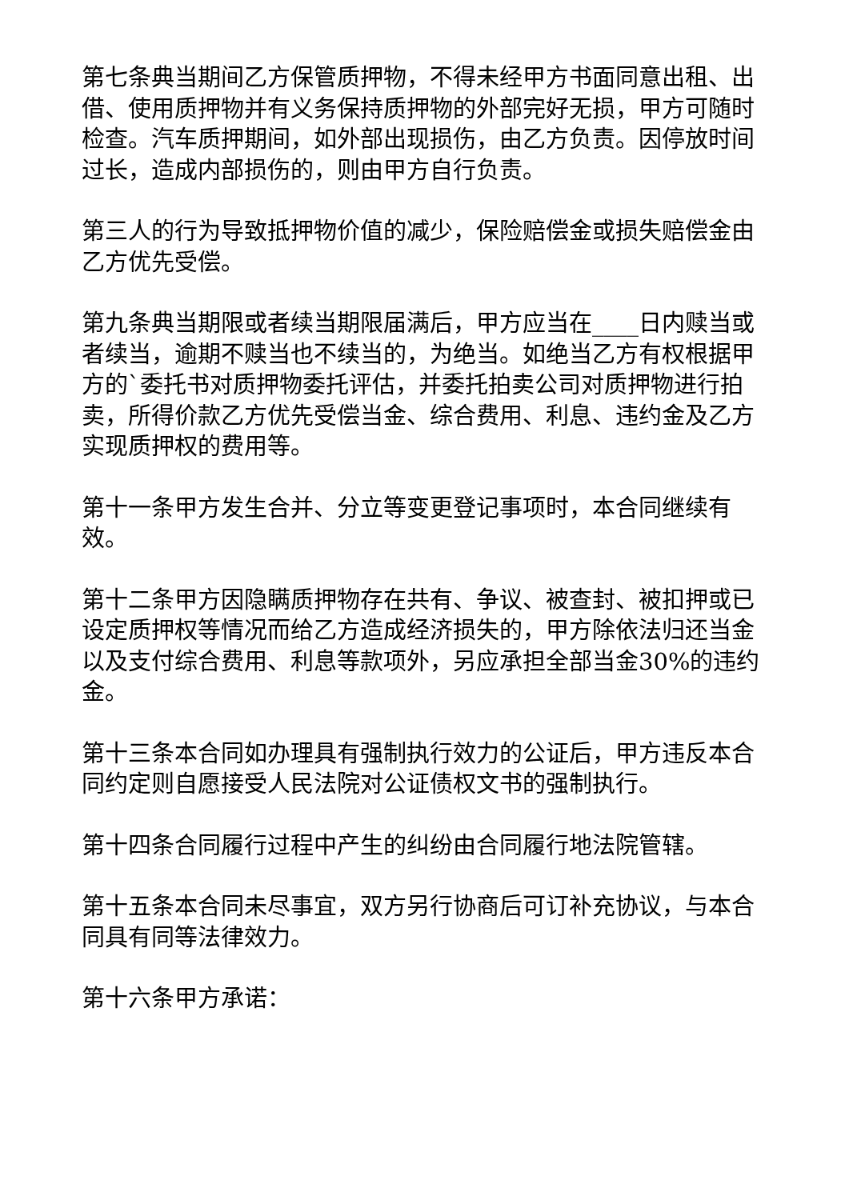第七条典当期间乙方保管质押物，不得未经甲方书面同意出租、出借、使用质押物并有义务保持质押物的外部完好无损，甲方可随时检查。汽车质押期间，如外部出现损伤，由乙方负责。因停放时间过长，造成内部损伤的，则由甲方自行负责。
第三人的行为导致抵押物价值的减少，保险赔偿金或损失赔偿金由乙方优先受偿。
第九条典当期限或者续当期限届满后，甲方应当在____日内赎当或者续当，逾期不赎当也不续当的，为绝当。如绝当乙方有权根据甲方的`委托书对质押物委托评估，并委托拍卖公司对质押物进行拍卖，所得价款乙方优先受偿当金、综合费用、利息、违约金及乙方实现质押权的费用等。
第十一条甲方发生合并、分立等变更登记事项时，本合同继续有效。
第十二条甲方因隐瞒质押物存在共有、争议、被查封、被扣押或已设定质押权等情况而给乙方造成经济损失的，甲方除依法归还当金以及支付综合费用、利息等款项外，另应承担全部当金30%的违约金。
第十三条本合同如办理具有强制执行效力的公证后，甲方违反本合同约定则自愿接受人民法院对公证债权文书的强制执行。
第十四条合同履行过程中产生的纠纷由合同履行地法院管辖。
第十五条本合同未尽事宜，双方另行协商后可订补充协议，与本合同具有同等法律效力。
第十六条甲方承诺：